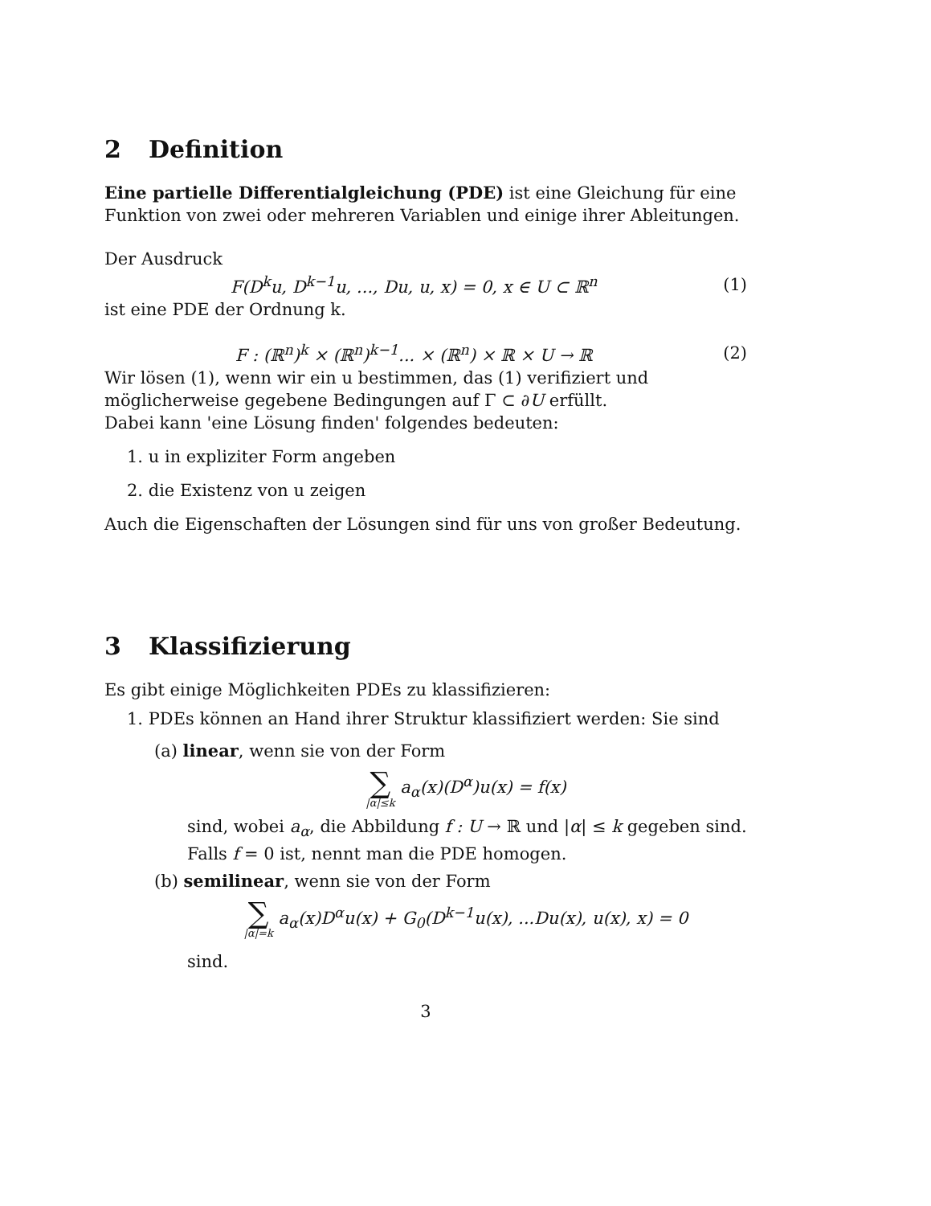2 Definition
Eine partielle Differentialgleichung (PDE) ist eine Gleichung für eine Funktion von zwei oder mehreren Variablen und einige ihrer Ableitungen.
Der Ausdruck
F(D<sup>k</sup>u, D<sup>k−1</sup>u, ..., Du, u, x) = 0, x ∈ U ⊂ ℝ<sup>n</sup>
(1)
ist eine PDE der Ordnung k.
F : (ℝ<sup>n</sup>)<sup>k</sup> × (ℝ<sup>n</sup>)<sup>k−1</sup>... × (ℝ<sup>n</sup>) × ℝ × U → ℝ
(2)
Wir lösen (1), wenn wir ein u bestimmen, das (1) verifiziert und möglicherweise gegebene Bedingungen auf Γ ⊂ ∂U erfüllt.
Dabei kann 'eine Lösung finden' folgendes bedeuten:
1. u in expliziter Form angeben
2. die Existenz von u zeigen
Auch die Eigenschaften der Lösungen sind für uns von großer Bedeutung.
3 Klassifizierung
Es gibt einige Möglichkeiten PDEs zu klassifizieren:
1. PDEs können an Hand ihrer Struktur klassifiziert werden: Sie sind
(a) linear, wenn sie von der Form
∑
|α|≤k
a<sub>α</sub>(x)(D<sup>α</sup>)u(x) = f(x)
sind, wobei a<sub>α</sub>, die Abbildung f : U → ℝ und |α| ≤ k gegeben sind. Falls f = 0 ist, nennt man die PDE homogen.
(b) semilinear, wenn sie von der Form
∑
|α|=k
a<sub>α</sub>(x)D<sup>α</sup>u(x) + G<sub>0</sub>(D<sup>k−1</sup>u(x), ...Du(x), u(x), x) = 0
sind.
3